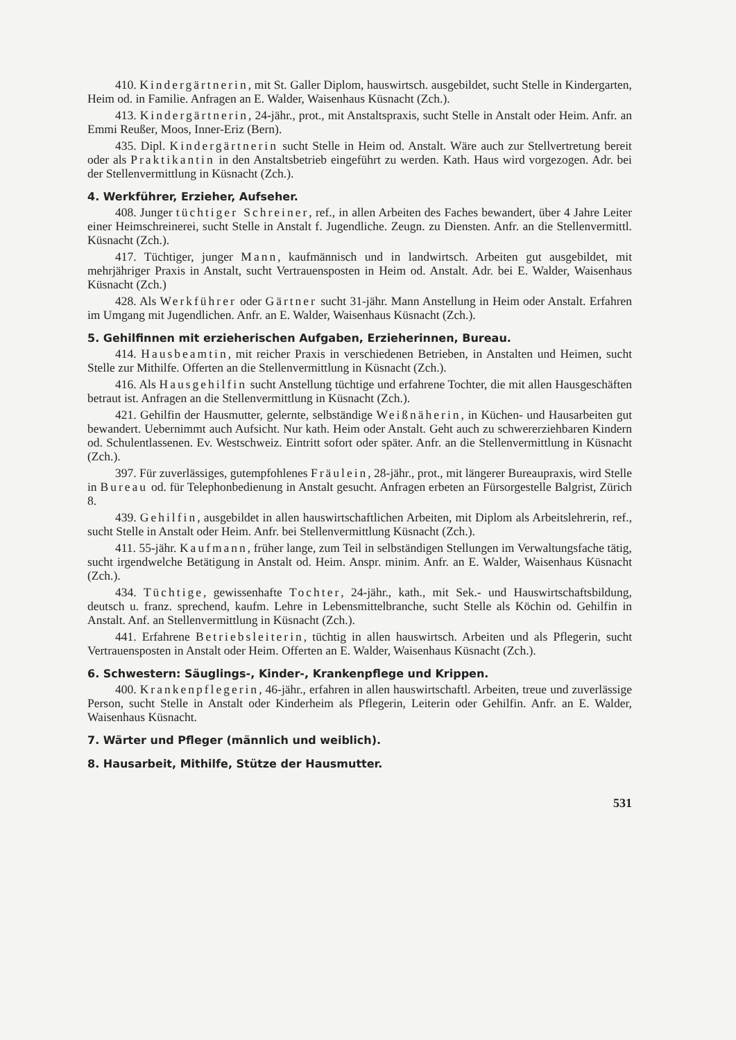410. Kindergärtnerin, mit St. Galler Diplom, hauswirtsch. ausgebildet, sucht Stelle in Kindergarten, Heim od. in Familie. Anfragen an E. Walder, Waisenhaus Küsnacht (Zch.).
413. Kindergärtnerin, 24-jähr., prot., mit Anstaltspraxis, sucht Stelle in Anstalt oder Heim. Anfr. an Emmi Reußer, Moos, Inner-Eriz (Bern).
435. Dipl. Kindergärtnerin sucht Stelle in Heim od. Anstalt. Wäre auch zur Stellvertretung bereit oder als Praktikantin in den Anstaltsbetrieb eingeführt zu werden. Kath. Haus wird vorgezogen. Adr. bei der Stellenvermittlung in Küsnacht (Zch.).
4. Werkführer, Erzieher, Aufseher.
408. Junger tüchtiger Schreiner, ref., in allen Arbeiten des Faches bewandert, über 4 Jahre Leiter einer Heimschreinerei, sucht Stelle in Anstalt f. Jugendliche. Zeugn. zu Diensten. Anfr. an die Stellenvermittl. Küsnacht (Zch.).
417. Tüchtiger, junger Mann, kaufmännisch und in landwirtsch. Arbeiten gut ausgebildet, mit mehrjähriger Praxis in Anstalt, sucht Vertrauensposten in Heim od. Anstalt. Adr. bei E. Walder, Waisenhaus Küsnacht (Zch.)
428. Als Werkführer oder Gärtner sucht 31-jähr. Mann Anstellung in Heim oder Anstalt. Erfahren im Umgang mit Jugendlichen. Anfr. an E. Walder, Waisenhaus Küsnacht (Zch.).
5. Gehilfinnen mit erzieherischen Aufgaben, Erzieherinnen, Bureau.
414. Hausbeamtin, mit reicher Praxis in verschiedenen Betrieben, in Anstalten und Heimen, sucht Stelle zur Mithilfe. Offerten an die Stellenvermittlung in Küsnacht (Zch.).
416. Als Hausgehilfin sucht Anstellung tüchtige und erfahrene Tochter, die mit allen Hausgeschäften betraut ist. Anfragen an die Stellenvermittlung in Küsnacht (Zch.).
421. Gehilfin der Hausmutter, gelernte, selbständige Weißnäherin, in Küchen- und Hausarbeiten gut bewandert. Uebernimmt auch Aufsicht. Nur kath. Heim oder Anstalt. Geht auch zu schwererziehbaren Kindern od. Schulentlassenen. Ev. Westschweiz. Eintritt sofort oder später. Anfr. an die Stellenvermittlung in Küsnacht (Zch.).
397. Für zuverlässiges, gutempfohlenes Fräulein, 28-jähr., prot., mit längerer Bureaupraxis, wird Stelle in Bureau od. für Telephonbedienung in Anstalt gesucht. Anfragen erbeten an Fürsorgestelle Balgrist, Zürich 8.
439. Gehilfin, ausgebildet in allen hauswirtschaftlichen Arbeiten, mit Diplom als Arbeitslehrerin, ref., sucht Stelle in Anstalt oder Heim. Anfr. bei Stellenvermittlung Küsnacht (Zch.).
411. 55-jähr. Kaufmann, früher lange, zum Teil in selbständigen Stellungen im Verwaltungsfache tätig, sucht irgendwelche Betätigung in Anstalt od. Heim. Anspr. minim. Anfr. an E. Walder, Waisenhaus Küsnacht (Zch.).
434. Tüchtige, gewissenhafte Tochter, 24-jähr., kath., mit Sek.- und Hauswirtschaftsbildung, deutsch u. franz. sprechend, kaufm. Lehre in Lebensmittelbranche, sucht Stelle als Köchin od. Gehilfin in Anstalt. Anf. an Stellenvermittlung in Küsnacht (Zch.).
441. Erfahrene Betriebsleiterin, tüchtig in allen hauswirtsch. Arbeiten und als Pflegerin, sucht Vertrauensposten in Anstalt oder Heim. Offerten an E. Walder, Waisenhaus Küsnacht (Zch.).
6. Schwestern: Säuglings-, Kinder-, Krankenpflege und Krippen.
400. Krankenpflegerin, 46-jähr., erfahren in allen hauswirtschaftl. Arbeiten, treue und zuverlässige Person, sucht Stelle in Anstalt oder Kinderheim als Pflegerin, Leiterin oder Gehilfin. Anfr. an E. Walder, Waisenhaus Küsnacht.
7. Wärter und Pfleger (männlich und weiblich).
8. Hausarbeit, Mithilfe, Stütze der Hausmutter.
531